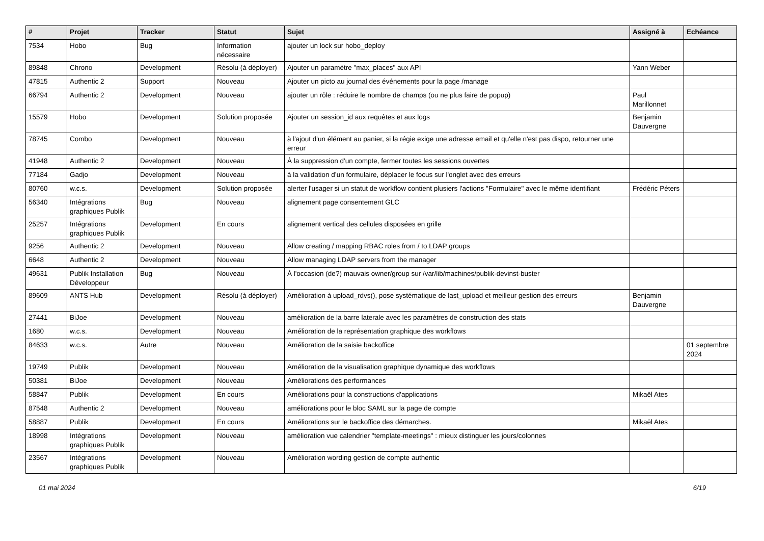| # | Projet | Tracker | Statut | Sujet | Assigné à | Echéance |
| --- | --- | --- | --- | --- | --- | --- |
| 7534 | Hobo | Bug | Information nécessaire | ajouter un lock sur hobo_deploy | | |
| 89848 | Chrono | Development | Résolu (à déployer) | Ajouter un paramètre "max_places" aux API | Yann Weber | |
| 47815 | Authentic 2 | Support | Nouveau | Ajouter un picto au journal des événements pour la page /manage | | |
| 66794 | Authentic 2 | Development | Nouveau | ajouter un rôle : réduire le nombre de champs (ou ne plus faire de popup) | Paul Marillonnet | |
| 15579 | Hobo | Development | Solution proposée | Ajouter un session_id aux requêtes et aux logs | Benjamin Dauvergne | |
| 78745 | Combo | Development | Nouveau | à l'ajout d'un élément au panier, si la régie exige une adresse email et qu'elle n'est pas dispo, retourner une erreur | | |
| 41948 | Authentic 2 | Development | Nouveau | À la suppression d'un compte, fermer toutes les sessions ouvertes | | |
| 77184 | Gadjo | Development | Nouveau | à la validation d’un formulaire, déplacer le focus sur l'onglet avec des erreurs | | |
| 80760 | w.c.s. | Development | Solution proposée | alerter l'usager si un statut de workflow contient plusiers l'actions "Formulaire" avec le même identifiant | Frédéric Péters | |
| 56340 | Intégrations graphiques Publik | Bug | Nouveau | alignement page consentement GLC | | |
| 25257 | Intégrations graphiques Publik | Development | En cours | alignement vertical des cellules disposées en grille | | |
| 9256 | Authentic 2 | Development | Nouveau | Allow creating / mapping RBAC roles from / to LDAP groups | | |
| 6648 | Authentic 2 | Development | Nouveau | Allow managing LDAP servers from the manager | | |
| 49631 | Publik Installation Développeur | Bug | Nouveau | À l'occasion (de?) mauvais owner/group sur /var/lib/machines/publik-devinst-buster | | |
| 89609 | ANTS Hub | Development | Résolu (à déployer) | Amélioration à upload_rdvs(), pose systématique de last_upload et meilleur gestion des erreurs | Benjamin Dauvergne | |
| 27441 | BiJoe | Development | Nouveau | amélioration de la barre laterale avec les paramètres de construction des stats | | |
| 1680 | w.c.s. | Development | Nouveau | Amélioration de la représentation graphique des workflows | | |
| 84633 | w.c.s. | Autre | Nouveau | Amélioration de la saisie backoffice | | 01 septembre 2024 |
| 19749 | Publik | Development | Nouveau | Amélioration de la visualisation graphique dynamique des workflows | | |
| 50381 | BiJoe | Development | Nouveau | Améliorations des performances | | |
| 58847 | Publik | Development | En cours | Améliorations pour la constructions d'applications | Mikaël Ates | |
| 87548 | Authentic 2 | Development | Nouveau | améliorations pour le bloc SAML sur la page de compte | | |
| 58887 | Publik | Development | En cours | Améliorations sur le backoffice des démarches. | Mikaël Ates | |
| 18998 | Intégrations graphiques Publik | Development | Nouveau | amélioration vue calendrier "template-meetings" : mieux distinguer les jours/colonnes | | |
| 23567 | Intégrations graphiques Publik | Development | Nouveau | Amélioration wording gestion de compte authentic | | |
01 mai 2024 6/19